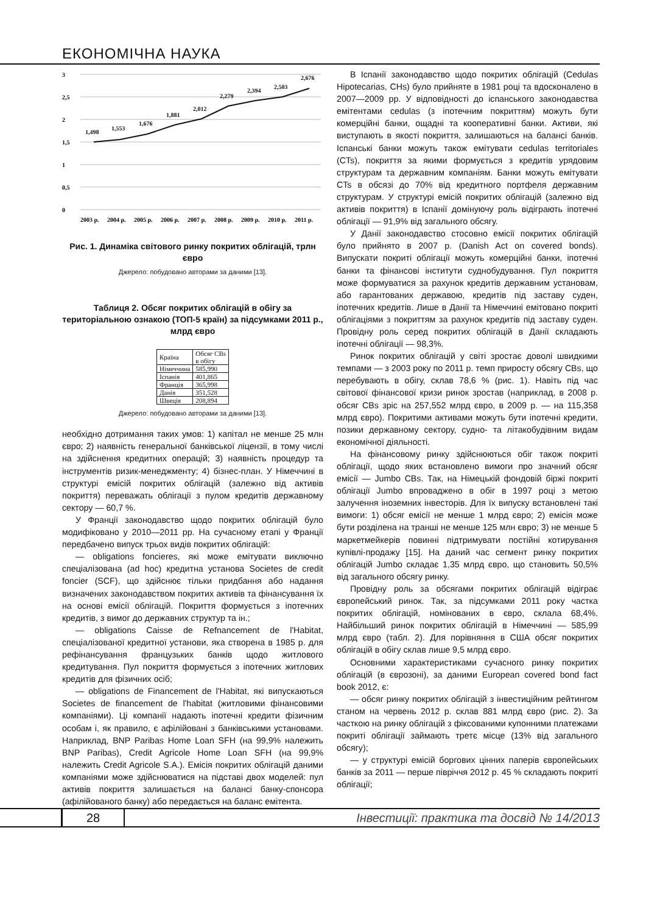ЕКОНОМІЧНА НАУКА
3
2,5
2
1,5
1
0,5
0
1,498
1,553
1,676
1,881
2,012
2,279
2,394
2,503
2,676
2003 р.
2004 р.
2005 р.
2006 р.
2007 р.
2008 р.
2009 р.
2010 р.
2011 р.
Рис. 1. Динаміка світового ринку покритих облігацій, трлн євро
Джерело: побудовано авторами за даними [13].
Таблиця 2. Обсяг покритих облігацій в обігу за територіальною ознакою (ТОП-5 країн) за підсумками 2011 р., млрд євро
| Країна | Обсяг CBs в обігу |
| --- | --- |
| Німеччина | 585,990 |
| Іспанія | 401,865 |
| Франція | 365,998 |
| Данія | 351,528 |
| Швеція | 208,894 |
Джерело: побудовано авторами за даними [13].
необхідно дотримання таких умов: 1) капітал не менше 25 млн євро; 2) наявність генеральної банківської ліцензії, в тому числі на здійснення кредитних операцій; 3) наявність процедур та інструментів ризик-менеджменту; 4) бізнес-план. У Німеччині в структурі емісій покритих облігацій (залежно від активів покриття) переважать облігації з пулом кредитів державному сектору — 60,7 %.
У Франції законодавство щодо покритих облігацій було модифіковано у 2010—2011 рр. На сучасному етапі у Франції передбачено випуск трьох видів покритих облігацій:
— obligations foncieres, які може емітувати виключно спеціалізована (ad hoc) кредитна установа Societes de credit foncier (SCF), що здійснює тільки придбання або надання визначених законодавством покритих активів та фінансування їх на основі емісії облігацій. Покриття формується з іпотечних кредитів, з вимог до державних структур та ін.;
— obligations Caisse de Refnancement de l'Habitat, спеціалізованої кредитної установи, яка створена в 1985 р. для рефінансування французьких банків щодо житлового кредитування. Пул покриття формується з іпотечних житлових кредитів для фізичних осіб;
— obligations de Financement de l'Habitat, які випускаються Societes de financement de l'habitat (житловими фінансовими компаніями). Ці компанії надають іпотечні кредити фізичним особам і, як правило, є афілійовані з банківськими установами. Наприклад, BNP Paribas Home Loan SFH (на 99,9% належить BNP Paribas), Credit Agricole Home Loan SFH (на 99,9% належить Credit Agricole S.A.). Емісія покритих облігацій даними компаніями може здійснюватися на підставі двох моделей: пул активів покриття залишається на балансі банку-спонсора (афілійованого банку) або передається на баланс емітента.
В Іспанії законодавство щодо покритих облігацій (Cedulas Hipotecarias, CHs) було прийняте в 1981 році та вдосконалено в 2007—2009 рр. У відповідності до іспанського законодавства емітентами cedulas (з іпотечним покриттям) можуть бути комерційні банки, ощадні та кооперативні банки. Активи, які виступають в якості покриття, залишаються на балансі банків. Іспанські банки можуть також емітувати cedulas territoriales (CTs), покриття за якими формується з кредитів урядовим структурам та державним компаніям. Банки можуть емітувати CTs в обсязі до 70% від кредитного портфеля державним структурам. У структурі емісій покритих облігацій (залежно від активів покриття) в Іспанії домінуючу роль відіграють іпотечні облігації — 91,9% від загального обсягу.
У Данії законодавство стосовно емісії покритих облігацій було прийнято в 2007 р. (Danish Act on covered bonds). Випускати покриті облігації можуть комерційні банки, іпотечні банки та фінансові інститути суднобудування. Пул покриття може формуватися за рахунок кредитів державним установам, або гарантованих державою, кредитів під заставу суден, іпотечних кредитів. Лише в Данії та Німеччині емітовано покриті облігаціями з покриттям за рахунок кредитів під заставу суден. Провідну роль серед покритих облігацій в Данії складають іпотечні облігації — 98,3%.
Ринок покритих облігацій у світі зростає доволі швидкими темпами — з 2003 року по 2011 р. темп приросту обсягу CBs, що перебувають в обігу, склав 78,6 % (рис. 1). Навіть під час світової фінансової кризи ринок зростав (наприклад, в 2008 р. обсяг CBs зріс на 257,552 млрд євро, в 2009 р. — на 115,358 млрд євро). Покритими активами можуть бути іпотечні кредити, позики державному сектору, судно- та літакобудівним видам економічної діяльності.
На фінансовому ринку здійснюються обіг також покриті облігації, щодо яких встановлено вимоги про значний обсяг емісії — Jumbo CBs. Так, на Німецькій фондовій біржі покриті облігації Jumbo впроваджено в обіг в 1997 році з метою залучення іноземних інвесторів. Для їх випуску встановлені такі вимоги: 1) обсяг емісії не менше 1 млрд євро; 2) емісія може бути розділена на транші не менше 125 млн євро; 3) не менше 5 маркетмейкерів повинні підтримувати постійні котирування купівлі-продажу [15]. На даний час сегмент ринку покритих облігацій Jumbo складає 1,35 млрд євро, що становить 50,5% від загального обсягу ринку.
Провідну роль за обсягами покритих облігацій відіграє європейський ринок. Так, за підсумками 2011 року частка покритих облігацій, номінованих в євро, склала 68,4%. Найбільший ринок покритих облігацій в Німеччині — 585,99 млрд євро (табл. 2). Для порівняння в США обсяг покритих облігацій в обігу склав лише 9,5 млрд євро.
Основними характеристиками сучасного ринку покритих облігацій (в єврозоні), за даними European covered bond fact book 2012, є:
— обсяг ринку покритих облігацій з інвестиційним рейтингом станом на червень 2012 р. склав 881 млрд євро (рис. 2). За часткою на ринку облігацій з фіксованими купонними платежами покриті облігації займають третє місце (13% від загального обсягу);
— у структурі емісій боргових цінних паперів європейських банків за 2011 — перше півріччя 2012 р. 45 % складають покриті облігації;
28
Інвестиції: практика та досвід № 14/2013